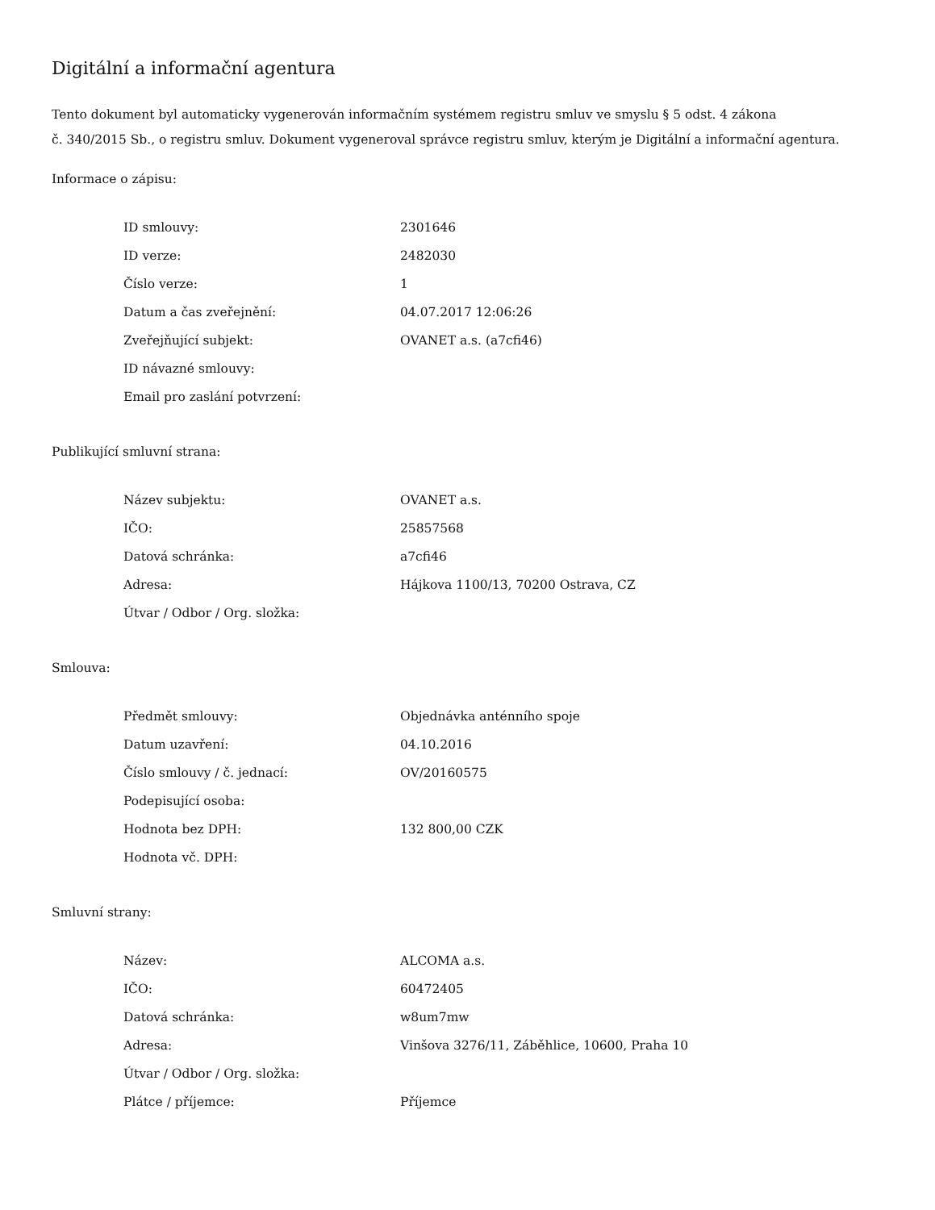Digitální a informační agentura
Tento dokument byl automaticky vygenerován informačním systémem registru smluv ve smyslu § 5 odst. 4 zákona
č. 340/2015 Sb., o registru smluv. Dokument vygeneroval správce registru smluv, kterým je Digitální a informační agentura.
Informace o zápisu:
| ID smlouvy: | 2301646 |
| ID verze: | 2482030 |
| Číslo verze: | 1 |
| Datum a čas zveřejnění: | 04.07.2017 12:06:26 |
| Zveřejňující subjekt: | OVANET a.s. (a7cfi46) |
| ID návazné smlouvy: | |
| Email pro zaslání potvrzení: | |
Publikující smluvní strana:
| Název subjektu: | OVANET a.s. |
| IČO: | 25857568 |
| Datová schránka: | a7cfi46 |
| Adresa: | Hájkova 1100/13, 70200 Ostrava, CZ |
| Útvar / Odbor / Org. složka: | |
Smlouva:
| Předmět smlouvy: | Objednávka anténního spoje |
| Datum uzavření: | 04.10.2016 |
| Číslo smlouvy / č. jednací: | OV/20160575 |
| Podepisující osoba: | |
| Hodnota bez DPH: | 132 800,00 CZK |
| Hodnota vč. DPH: | |
Smluvní strany:
| Název: | ALCOMA a.s. |
| IČO: | 60472405 |
| Datová schránka: | w8um7mw |
| Adresa: | Vinšova 3276/11, Záběhlice, 10600, Praha 10 |
| Útvar / Odbor / Org. složka: | |
| Plátce / příjemce: | Příjemce |